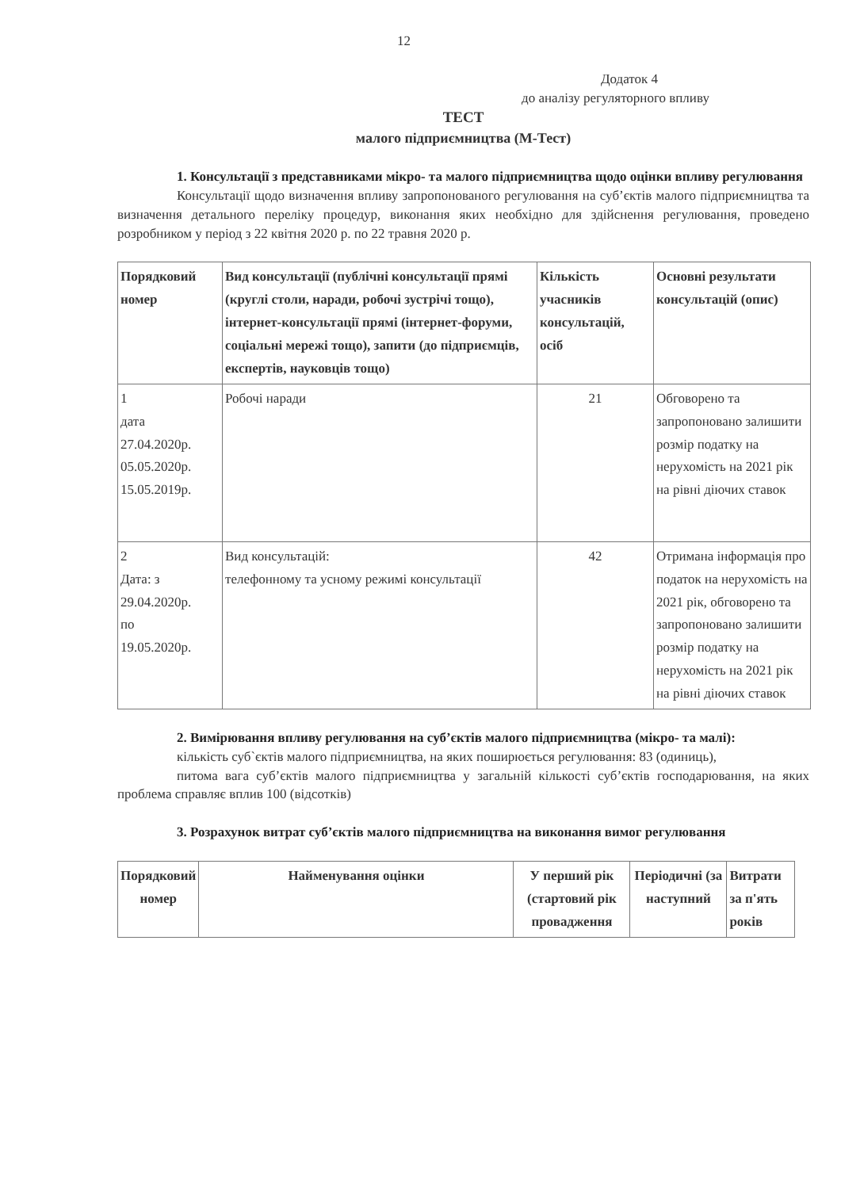12
Додаток 4
до аналізу регуляторного впливу
ТЕСТ
малого підприємництва (М-Тест)
1. Консультації з представниками мікро- та малого підприємництва щодо оцінки впливу регулювання
Консультації щодо визначення впливу запропонованого регулювання на суб’єктів малого підприємництва та визначення детального переліку процедур, виконання яких необхідно для здійснення регулювання, проведено розробником у період з 22 квітня 2020 р. по 22 травня 2020 р.
| Порядковий номер | Вид консультації (публічні консультації прямі (круглі столи, наради, робочі зустрічі тощо), інтернет-консультації прямі (інтернет-форуми, соціальні мережі тощо), запити (до підприємців, експертів, науковців тощо) | Кількість учасників консультацій, осіб | Основні результати консультацій (опис) |
| --- | --- | --- | --- |
| 1 дата 27.04.2020р. 05.05.2020р. 15.05.2019р. | Робочі наради | 21 | Обговорено та запропоновано залишити розмір податку на нерухомість на 2021 рік на рівні діючих ставок |
| 2 Дата: з 29.04.2020р. по 19.05.2020р. | Вид консультацій: телефонному та усному режимі консультації | 42 | Отримана інформація про податок на нерухомість на 2021 рік, обговорено та запропоновано залишити розмір податку на нерухомість на 2021 рік на рівні діючих ставок |
2. Вимірювання впливу регулювання на суб’єктів малого підприємництва (мікро- та малі):
кількість суб`єктів малого підприємництва, на яких поширюється регулювання: 83 (одиниць),
питома вага суб’єктів малого підприємництва у загальній кількості суб’єктів господарювання, на яких проблема справляє вплив 100 (відсотків)
3. Розрахунок витрат суб’єктів малого підприємництва на виконання вимог регулювання
| Порядковий номер | Найменування оцінки | У перший рік (стартовий рік провадження | Періодичні (за наступний | Витрати за п'ять років |
| --- | --- | --- | --- | --- |